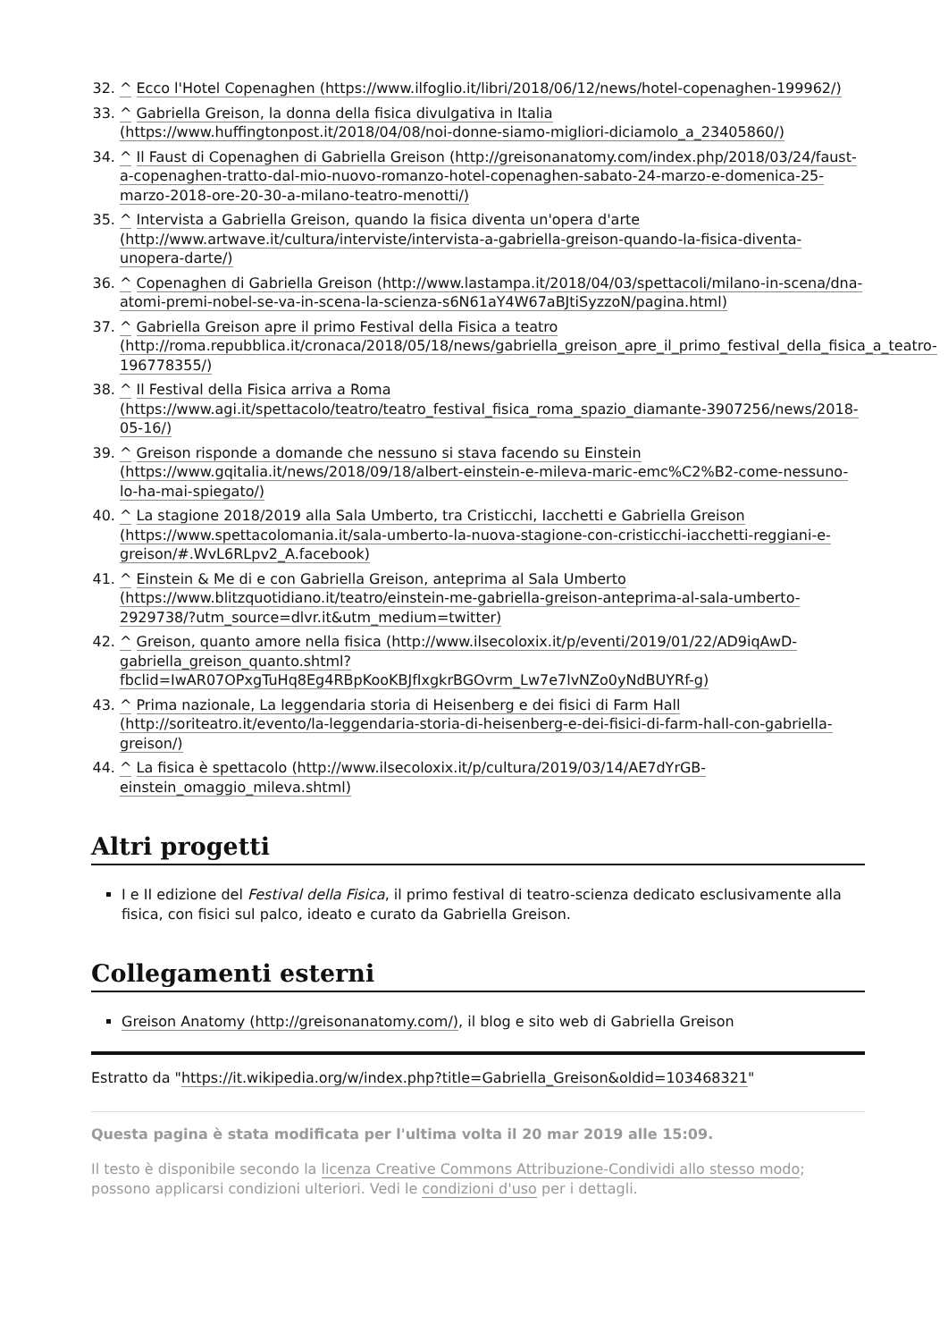32. ^ Ecco l'Hotel Copenaghen (https://www.ilfoglio.it/libri/2018/06/12/news/hotel-copenaghen-199962/)
33. ^ Gabriella Greison, la donna della fisica divulgativa in Italia (https://www.huffingtonpost.it/2018/04/08/noi-donne-siamo-migliori-diciamolo_a_23405860/)
34. ^ Il Faust di Copenaghen di Gabriella Greison (http://greisonanatomy.com/index.php/2018/03/24/faust-a-copenaghen-tratto-dal-mio-nuovo-romanzo-hotel-copenaghen-sabato-24-marzo-e-domenica-25-marzo-2018-ore-20-30-a-milano-teatro-menotti/)
35. ^ Intervista a Gabriella Greison, quando la fisica diventa un'opera d'arte (http://www.artwave.it/cultura/interviste/intervista-a-gabriella-greison-quando-la-fisica-diventa-unopera-darte/)
36. ^ Copenaghen di Gabriella Greison (http://www.lastampa.it/2018/04/03/spettacoli/milano-in-scena/dna-atomi-premi-nobel-se-va-in-scena-la-scienza-s6N61aY4W67aBJtiSyzzoN/pagina.html)
37. ^ Gabriella Greison apre il primo Festival della Fisica a teatro (http://roma.repubblica.it/cronaca/2018/05/18/news/gabriella_greison_apre_il_primo_festival_della_fisica_a_teatro-196778355/)
38. ^ Il Festival della Fisica arriva a Roma (https://www.agi.it/spettacolo/teatro/teatro_festival_fisica_roma_spazio_diamante-3907256/news/2018-05-16/)
39. ^ Greison risponde a domande che nessuno si stava facendo su Einstein (https://www.gqitalia.it/news/2018/09/18/albert-einstein-e-mileva-maric-emc%C2%B2-come-nessuno-lo-ha-mai-spiegato/)
40. ^ La stagione 2018/2019 alla Sala Umberto, tra Cristicchi, Iacchetti e Gabriella Greison (https://www.spettacolomania.it/sala-umberto-la-nuova-stagione-con-cristicchi-iacchetti-reggiani-e-greison/#.WvL6RLpv2_A.facebook)
41. ^ Einstein & Me di e con Gabriella Greison, anteprima al Sala Umberto (https://www.blitzquotidiano.it/teatro/einstein-me-gabriella-greison-anteprima-al-sala-umberto-2929738/?utm_source=dlvr.it&utm_medium=twitter)
42. ^ Greison, quanto amore nella fisica (http://www.ilsecoloxix.it/p/eventi/2019/01/22/AD9iqAwD-gabriella_greison_quanto.shtml?fbclid=IwAR07OPxgTuHq8Eg4RBpKooKBJfIxgkrBGOvrm_Lw7e7lvNZo0yNdBUYRf-g)
43. ^ Prima nazionale, La leggendaria storia di Heisenberg e dei fisici di Farm Hall (http://soriteatro.it/evento/la-leggendaria-storia-di-heisenberg-e-dei-fisici-di-farm-hall-con-gabriella-greison/)
44. ^ La fisica è spettacolo (http://www.ilsecoloxix.it/p/cultura/2019/03/14/AE7dYrGB-einstein_omaggio_mileva.shtml)
Altri progetti
I e II edizione del Festival della Fisica, il primo festival di teatro-scienza dedicato esclusivamente alla fisica, con fisici sul palco, ideato e curato da Gabriella Greison.
Collegamenti esterni
Greison Anatomy (http://greisonanatomy.com/), il blog e sito web di Gabriella Greison
Estratto da "https://it.wikipedia.org/w/index.php?title=Gabriella_Greison&oldid=103468321"
Questa pagina è stata modificata per l'ultima volta il 20 mar 2019 alle 15:09.
Il testo è disponibile secondo la licenza Creative Commons Attribuzione-Condividi allo stesso modo; possono applicarsi condizioni ulteriori. Vedi le condizioni d'uso per i dettagli.